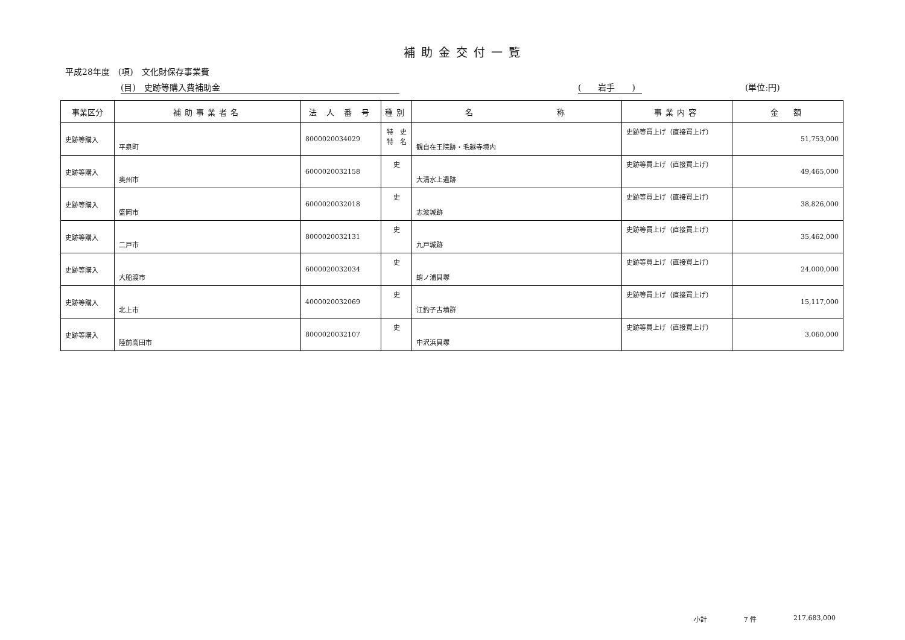補助金交付一覧
平成28年度　(項)　文化財保存事業費
(目)　史跡等購入費補助金 (　　岩手　　) (単位:円)
| 事業区分 | 補助事業者名 | 法 人 番 号 | 種別 | 名 称 | 事業内容 | 金 額 |
| --- | --- | --- | --- | --- | --- | --- |
| 史跡等購入 | 平泉町 | 8000020034029 | 特 史 特 名 | 観自在王院跡・毛越寺境内 | 史跡等買上げ（直接買上げ） | 51,753,000 |
| 史跡等購入 | 奥州市 | 6000020032158 | 史 | 大清水上遺跡 | 史跡等買上げ（直接買上げ） | 49,465,000 |
| 史跡等購入 | 盛岡市 | 6000020032018 | 史 | 志波城跡 | 史跡等買上げ（直接買上げ） | 38,826,000 |
| 史跡等購入 | 二戸市 | 8000020032131 | 史 | 九戸城跡 | 史跡等買上げ（直接買上げ） | 35,462,000 |
| 史跡等購入 | 大船渡市 | 6000020032034 | 史 | 蛸ノ浦貝塚 | 史跡等買上げ（直接買上げ） | 24,000,000 |
| 史跡等購入 | 北上市 | 4000020032069 | 史 | 江釣子古墳群 | 史跡等買上げ（直接買上げ） | 15,117,000 |
| 史跡等購入 | 陸前高田市 | 8000020032107 | 史 | 中沢浜貝塚 | 史跡等買上げ（直接買上げ） | 3,060,000 |
小計 7 件 217,683,000